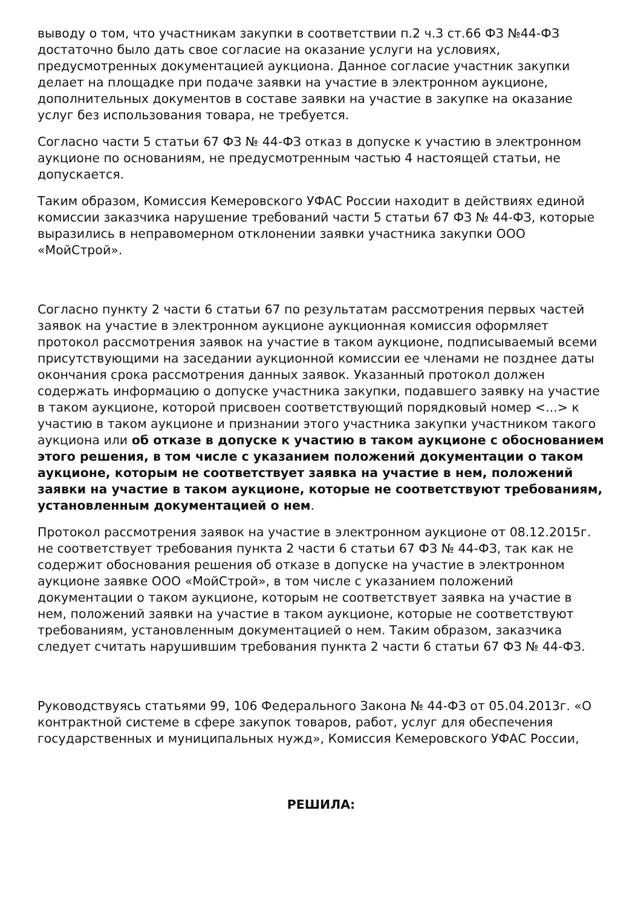выводу о том, что участникам закупки в соответствии п.2 ч.3 ст.66 ФЗ №44-ФЗ достаточно было дать свое согласие на оказание услуги на условиях, предусмотренных документацией аукциона. Данное согласие участник закупки делает на площадке при подаче заявки на участие в электронном аукционе, дополнительных документов в составе заявки на участие в закупке на оказание услуг без использования товара, не требуется.
Согласно части 5 статьи 67 ФЗ № 44-ФЗ отказ в допуске к участию в электронном аукционе по основаниям, не предусмотренным частью 4 настоящей статьи, не допускается.
Таким образом, Комиссия Кемеровского УФАС России находит в действиях единой комиссии заказчика нарушение требований части 5 статьи 67 ФЗ № 44-ФЗ, которые выразились в неправомерном отклонении заявки участника закупки ООО «МойСтрой».
Согласно пункту 2 части 6 статьи 67 по результатам рассмотрения первых частей заявок на участие в электронном аукционе аукционная комиссия оформляет протокол рассмотрения заявок на участие в таком аукционе, подписываемый всеми присутствующими на заседании аукционной комиссии ее членами не позднее даты окончания срока рассмотрения данных заявок. Указанный протокол должен содержать информацию о допуске участника закупки, подавшего заявку на участие в таком аукционе, которой присвоен соответствующий порядковый номер <...> к участию в таком аукционе и признании этого участника закупки участником такого аукциона или об отказе в допуске к участию в таком аукционе с обоснованием этого решения, в том числе с указанием положений документации о таком аукционе, которым не соответствует заявка на участие в нем, положений заявки на участие в таком аукционе, которые не соответствуют требованиям, установленным документацией о нем.
Протокол рассмотрения заявок на участие в электронном аукционе от 08.12.2015г. не соответствует требования пункта 2 части 6 статьи 67 ФЗ № 44-ФЗ, так как не содержит обоснования решения об отказе в допуске на участие в электронном аукционе заявке ООО «МойСтрой», в том числе с указанием положений документации о таком аукционе, которым не соответствует заявка на участие в нем, положений заявки на участие в таком аукционе, которые не соответствуют требованиям, установленным документацией о нем. Таким образом, заказчика следует считать нарушившим требования пункта 2 части 6 статьи 67 ФЗ № 44-ФЗ.
Руководствуясь статьями 99, 106 Федерального Закона № 44-ФЗ от 05.04.2013г. «О контрактной системе в сфере закупок товаров, работ, услуг для обеспечения государственных и муниципальных нужд», Комиссия Кемеровского УФАС России,
РЕШИЛА: